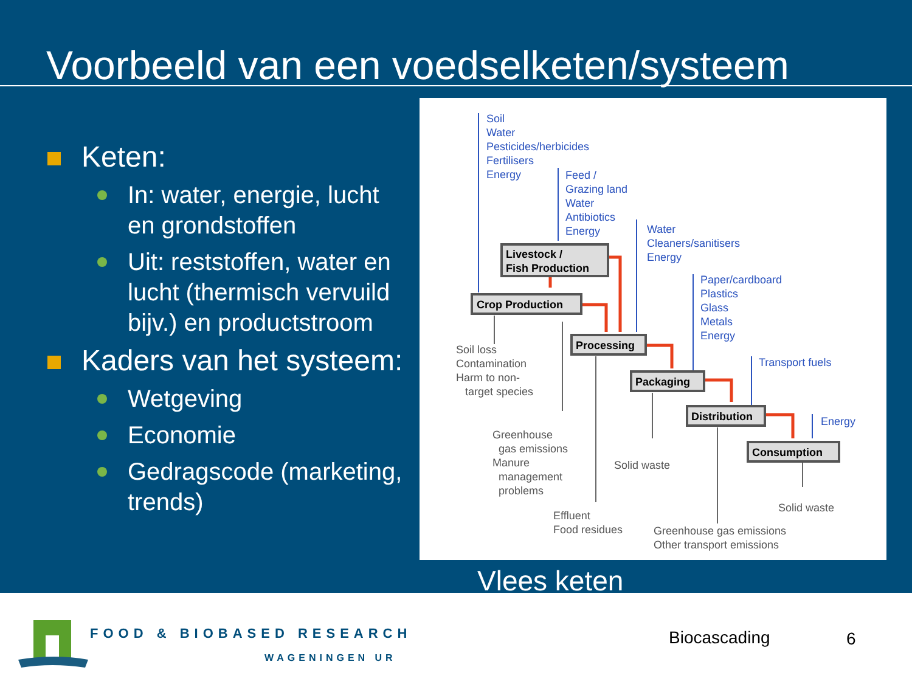Voorbeeld van een voedselketen/systeem
Keten:
In: water, energie, lucht en grondstoffen
Uit: reststoffen, water en lucht (thermisch vervuild bijv.) en productstroom
Kaders van het systeem:
Wetgeving
Economie
Gedragscode (marketing, trends)
Soil
Water
Pesticides/herbicides
Fertilisers
Energy
Feed /
Grazing land
Water
Antibiotics
Energy
Water
Cleaners/sanitisers
Energy
Paper/cardboard
Plastics
Glass
Metals
Energy
Transport fuels
Energy
Livestock /
Fish Production
Crop Production
Processing
Packaging
Distribution
Consumption
Soil loss
Contamination
Harm to non-
target species
Greenhouse
gas emissions
Manure
management
problems
Solid waste
Effluent
Food residues
Solid waste
Greenhouse gas emissions
Other transport emissions
Vlees keten
FOOD & BIOBASED RESEARCH
WAGENINGEN UR
Biocascading 6